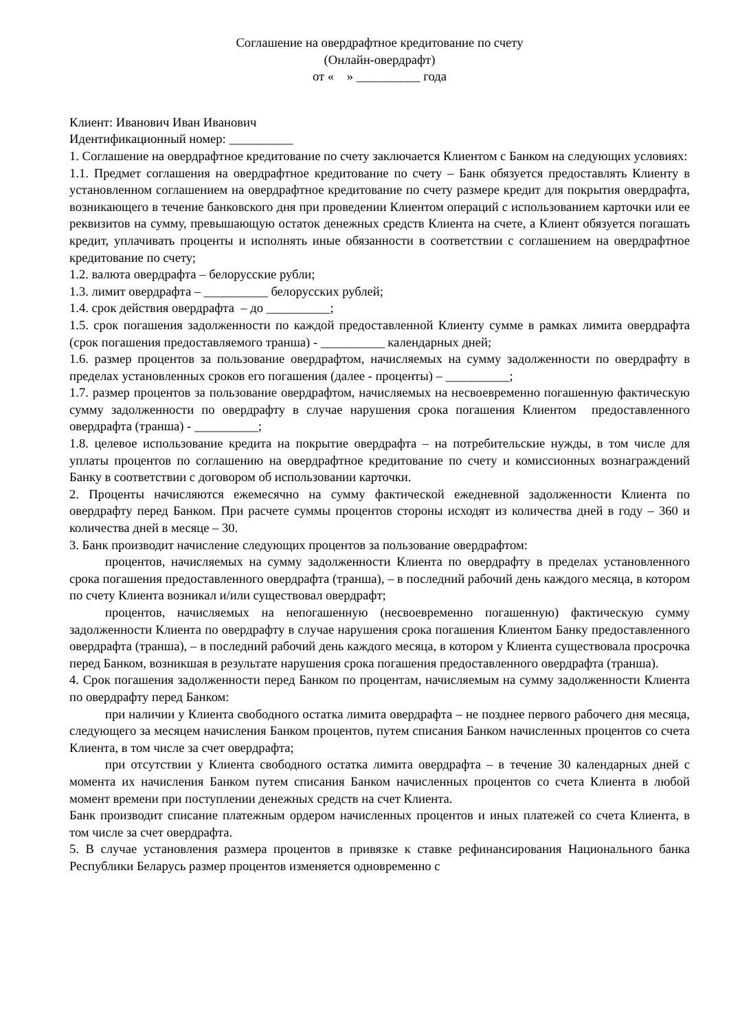Соглашение на овердрафтное кредитование по счету
(Онлайн-овердрафт)
от « » __________ года
Клиент: Иванович Иван Иванович
Идентификационный номер: __________
1. Соглашение на овердрафтное кредитование по счету заключается Клиентом с Банком на следующих условиях:
1.1. Предмет соглашения на овердрафтное кредитование по счету – Банк обязуется предоставлять Клиенту в установленном соглашением на овердрафтное кредитование по счету размере кредит для покрытия овердрафта, возникающего в течение банковского дня при проведении Клиентом операций с использованием карточки или ее реквизитов на сумму, превышающую остаток денежных средств Клиента на счете, а Клиент обязуется погашать кредит, уплачивать проценты и исполнять иные обязанности в соответствии с соглашением на овердрафтное кредитование по счету;
1.2. валюта овердрафта – белорусские рубли;
1.3. лимит овердрафта – __________ белорусских рублей;
1.4. срок действия овердрафта – до __________;
1.5. срок погашения задолженности по каждой предоставленной Клиенту сумме в рамках лимита овердрафта (срок погашения предоставляемого транша) - __________ календарных дней;
1.6. размер процентов за пользование овердрафтом, начисляемых на сумму задолженности по овердрафту в пределах установленных сроков его погашения (далее - проценты) – __________;
1.7. размер процентов за пользование овердрафтом, начисляемых на несвоевременно погашенную фактическую сумму задолженности по овердрафту в случае нарушения срока погашения Клиентом предоставленного овердрафта (транша) - __________;
1.8. целевое использование кредита на покрытие овердрафта – на потребительские нужды, в том числе для уплаты процентов по соглашению на овердрафтное кредитование по счету и комиссионных вознаграждений Банку в соответствии с договором об использовании карточки.
2. Проценты начисляются ежемесячно на сумму фактической ежедневной задолженности Клиента по овердрафту перед Банком. При расчете суммы процентов стороны исходят из количества дней в году – 360 и количества дней в месяце – 30.
3. Банк производит начисление следующих процентов за пользование овердрафтом:
процентов, начисляемых на сумму задолженности Клиента по овердрафту в пределах установленного срока погашения предоставленного овердрафта (транша), – в последний рабочий день каждого месяца, в котором по счету Клиента возникал и/или существовал овердрафт;
процентов, начисляемых на непогашенную (несвоевременно погашенную) фактическую сумму задолженности Клиента по овердрафту в случае нарушения срока погашения Клиентом Банку предоставленного овердрафта (транша), – в последний рабочий день каждого месяца, в котором у Клиента существовала просрочка перед Банком, возникшая в результате нарушения срока погашения предоставленного овердрафта (транша).
4. Срок погашения задолженности перед Банком по процентам, начисляемым на сумму задолженности Клиента по овердрафту перед Банком:
при наличии у Клиента свободного остатка лимита овердрафта – не позднее первого рабочего дня месяца, следующего за месяцем начисления Банком процентов, путем списания Банком начисленных процентов со счета Клиента, в том числе за счет овердрафта;
при отсутствии у Клиента свободного остатка лимита овердрафта – в течение 30 календарных дней с момента их начисления Банком путем списания Банком начисленных процентов со счета Клиента в любой момент времени при поступлении денежных средств на счет Клиента.
Банк производит списание платежным ордером начисленных процентов и иных платежей со счета Клиента, в том числе за счет овердрафта.
5. В случае установления размера процентов в привязке к ставке рефинансирования Национального банка Республики Беларусь размер процентов изменяется одновременно с